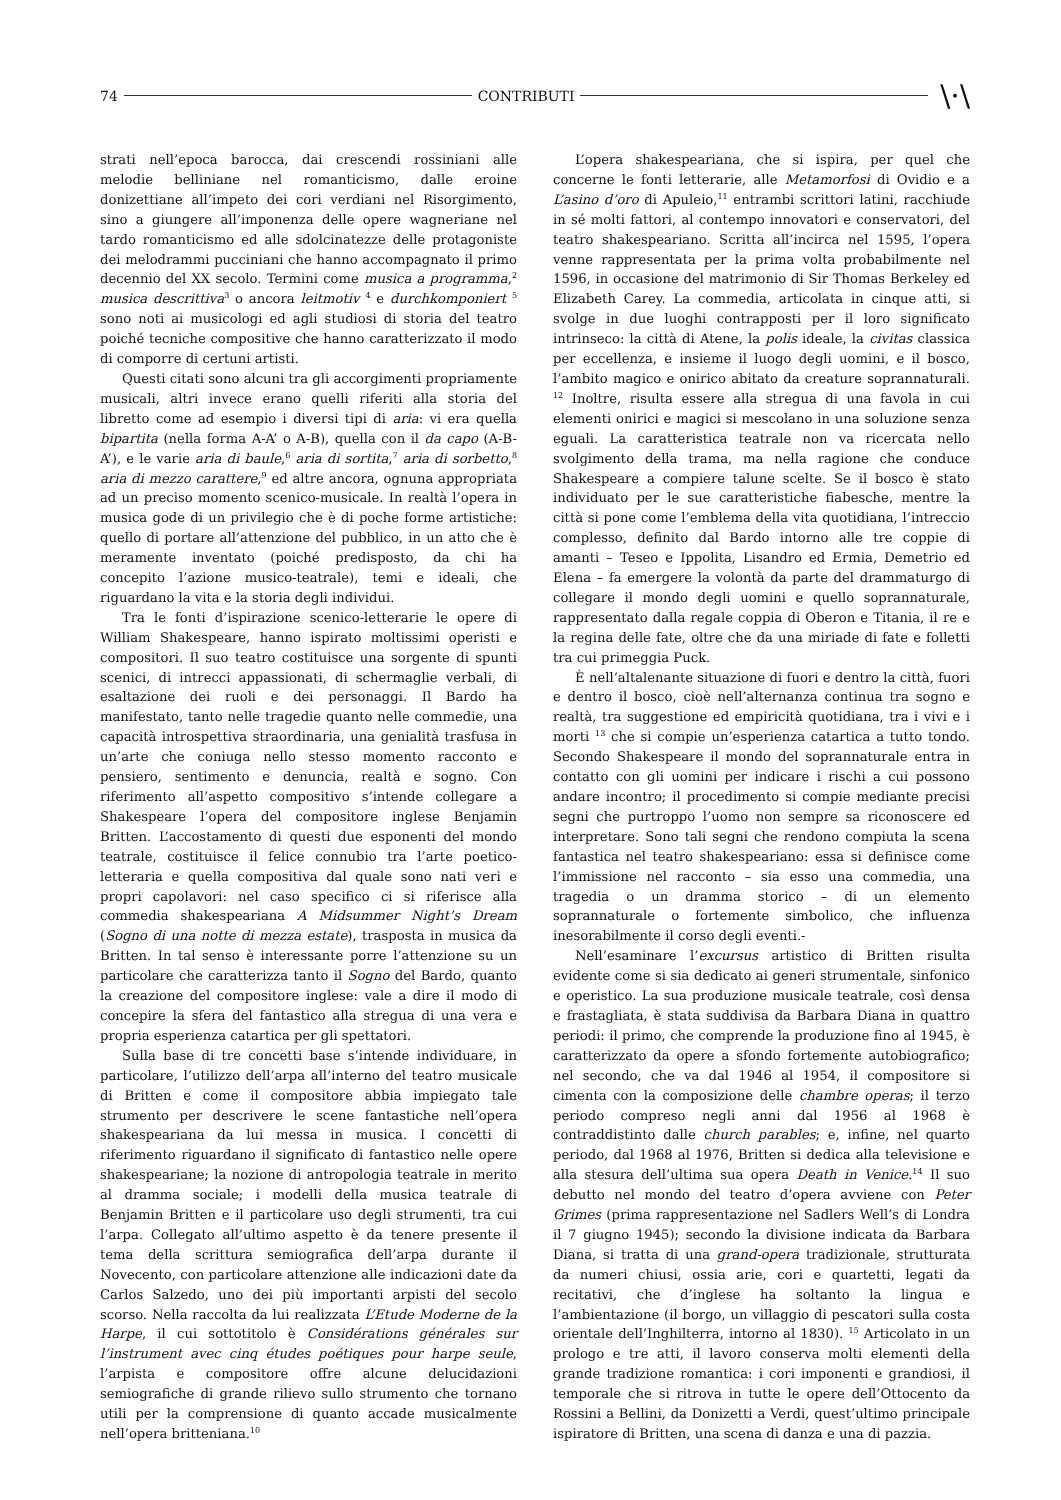74 CONTRIBUTI \·\
strati nell’epoca barocca, dai crescendi rossiniani alle melodie belliniane nel romanticismo, dalle eroine donizettiane all’impeto dei cori verdiani nel Risorgimento, sino a giungere all’imponenza delle opere wagneriane nel tardo romanticismo ed alle sdolcinatezze delle protagoniste dei melodrammi pucciniani che hanno accompagnato il primo decennio del XX secolo. Termini come musica a programma,<sup>2</sup> musica descrittiva<sup>3</sup> o ancora leitmotiv <sup>4</sup> e durchkomponiert <sup>5</sup> sono noti ai musicologi ed agli studiosi di storia del teatro poiché tecniche compositive che hanno caratterizzato il modo di comporre di certuni artisti.
Questi citati sono alcuni tra gli accorgimenti propriamente musicali, altri invece erano quelli riferiti alla storia del libretto come ad esempio i diversi tipi di aria: vi era quella bipartita (nella forma A-A’ o A-B), quella con il da capo (A-B-A’), e le varie aria di baule,<sup>6</sup> aria di sortita,<sup>7</sup> aria di sorbetto,<sup>8</sup> aria di mezzo carattere,<sup>9</sup> ed altre ancora, ognuna appropriata ad un preciso momento scenico-musicale. In realtà l’opera in musica gode di un privilegio che è di poche forme artistiche: quello di portare all’attenzione del pubblico, in un atto che è meramente inventato (poiché predisposto, da chi ha concepito l’azione musico-teatrale), temi e ideali, che riguardano la vita e la storia degli individui.
Tra le fonti d’ispirazione scenico-letterarie le opere di William Shakespeare, hanno ispirato moltissimi operisti e compositori. Il suo teatro costituisce una sorgente di spunti scenici, di intrecci appassionati, di schermaglie verbali, di esaltazione dei ruoli e dei personaggi. Il Bardo ha manifestato, tanto nelle tragedie quanto nelle commedie, una capacità introspettiva straordinaria, una genialità trasfusa in un’arte che coniuga nello stesso momento racconto e pensiero, sentimento e denuncia, realtà e sogno. Con riferimento all’aspetto compositivo s’intende collegare a Shakespeare l’opera del compositore inglese Benjamin Britten. L’accostamento di questi due esponenti del mondo teatrale, costituisce il felice connubio tra l’arte poetico-letteraria e quella compositiva dal quale sono nati veri e propri capolavori: nel caso specifico ci si riferisce alla commedia shakespeariana A Midsummer Night’s Dream (Sogno di una notte di mezza estate), trasposta in musica da Britten. In tal senso è interessante porre l’attenzione su un particolare che caratterizza tanto il Sogno del Bardo, quanto la creazione del compositore inglese: vale a dire il modo di concepire la sfera del fantastico alla stregua di una vera e propria esperienza catartica per gli spettatori.
Sulla base di tre concetti base s’intende individuare, in particolare, l’utilizzo dell’arpa all’interno del teatro musicale di Britten e come il compositore abbia impiegato tale strumento per descrivere le scene fantastiche nell’opera shakespeariana da lui messa in musica. I concetti di riferimento riguardano il significato di fantastico nelle opere shakespeariane; la nozione di antropologia teatrale in merito al dramma sociale; i modelli della musica teatrale di Benjamin Britten e il particolare uso degli strumenti, tra cui l’arpa. Collegato all’ultimo aspetto è da tenere presente il tema della scrittura semiografica dell’arpa durante il Novecento, con particolare attenzione alle indicazioni date da Carlos Salzedo, uno dei più importanti arpisti del secolo scorso. Nella raccolta da lui realizzata L’Etude Moderne de la Harpe, il cui sottotitolo è Considérations générales sur l’instrument avec cinq études poétiques pour harpe seule, l’arpista e compositore offre alcune delucidazioni semiografiche di grande rilievo sullo strumento che tornano utili per la comprensione di quanto accade musicalmente nell’opera britteniana.<sup>10</sup>
L’opera shakespeariana, che si ispira, per quel che concerne le fonti letterarie, alle Metamorfosi di Ovidio e a L’asino d’oro di Apuleio,<sup>11</sup> entrambi scrittori latini, racchiude in sé molti fattori, al contempo innovatori e conservatori, del teatro shakespeariano. Scritta all’incirca nel 1595, l’opera venne rappresentata per la prima volta probabilmente nel 1596, in occasione del matrimonio di Sir Thomas Berkeley ed Elizabeth Carey. La commedia, articolata in cinque atti, si svolge in due luoghi contrapposti per il loro significato intrinseco: la città di Atene, la polis ideale, la civitas classica per eccellenza, e insieme il luogo degli uomini, e il bosco, l’ambito magico e onirico abitato da creature soprannaturali. <sup>12</sup> Inoltre, risulta essere alla stregua di una favola in cui elementi onirici e magici si mescolano in una soluzione senza eguali. La caratteristica teatrale non va ricercata nello svolgimento della trama, ma nella ragione che conduce Shakespeare a compiere talune scelte. Se il bosco è stato individuato per le sue caratteristiche fiabesche, mentre la città si pone come l’emblema della vita quotidiana, l’intreccio complesso, definito dal Bardo intorno alle tre coppie di amanti – Teseo e Ippolita, Lisandro ed Ermia, Demetrio ed Elena – fa emergere la volontà da parte del drammaturgo di collegare il mondo degli uomini e quello soprannaturale, rappresentato dalla regale coppia di Oberon e Titania, il re e la regina delle fate, oltre che da una miriade di fate e folletti tra cui primeggia Puck.
È nell’altalenante situazione di fuori e dentro la città, fuori e dentro il bosco, cioè nell’alternanza continua tra sogno e realtà, tra suggestione ed empiricità quotidiana, tra i vivi e i morti <sup>13</sup> che si compie un’esperienza catartica a tutto tondo. Secondo Shakespeare il mondo del soprannaturale entra in contatto con gli uomini per indicare i rischi a cui possono andare incontro; il procedimento si compie mediante precisi segni che purtroppo l’uomo non sempre sa riconoscere ed interpretare. Sono tali segni che rendono compiuta la scena fantastica nel teatro shakespeariano: essa si definisce come l’immissione nel racconto – sia esso una commedia, una tragedia o un dramma storico – di un elemento soprannaturale o fortemente simbolico, che influenza inesorabilmente il corso degli eventi.-
Nell’esaminare l’excursus artistico di Britten risulta evidente come si sia dedicato ai generi strumentale, sinfonico e operistico. La sua produzione musicale teatrale, così densa e frastagliata, è stata suddivisa da Barbara Diana in quattro periodi: il primo, che comprende la produzione fino al 1945, è caratterizzato da opere a sfondo fortemente autobiografico; nel secondo, che va dal 1946 al 1954, il compositore si cimenta con la composizione delle chambre operas; il terzo periodo compreso negli anni dal 1956 al 1968 è contraddistinto dalle church parables; e, infine, nel quarto periodo, dal 1968 al 1976, Britten si dedica alla televisione e alla stesura dell’ultima sua opera Death in Venice.<sup>14</sup> Il suo debutto nel mondo del teatro d’opera avviene con Peter Grimes (prima rappresentazione nel Sadlers Well’s di Londra il 7 giugno 1945); secondo la divisione indicata da Barbara Diana, si tratta di una grand-opera tradizionale, strutturata da numeri chiusi, ossia arie, cori e quartetti, legati da recitativi, che d’inglese ha soltanto la lingua e l’ambientazione (il borgo, un villaggio di pescatori sulla costa orientale dell’Inghilterra, intorno al 1830). <sup>15</sup> Articolato in un prologo e tre atti, il lavoro conserva molti elementi della grande tradizione romantica: i cori imponenti e grandiosi, il temporale che si ritrova in tutte le opere dell’Ottocento da Rossini a Bellini, da Donizetti a Verdi, quest’ultimo principale ispiratore di Britten, una scena di danza e una di pazzia.